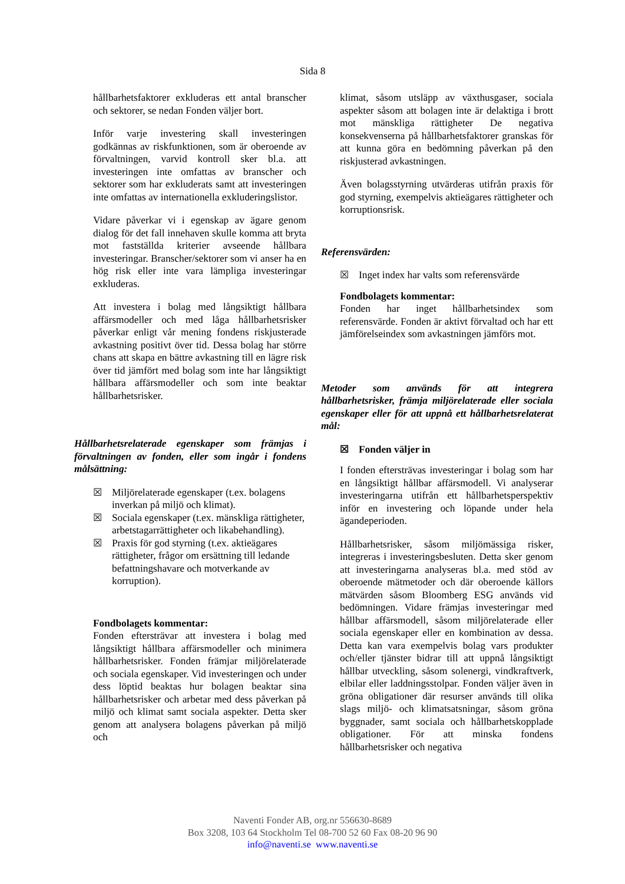Sida 8
hållbarhetsfaktorer exkluderas ett antal branscher och sektorer, se nedan Fonden väljer bort.
Inför varje investering skall investeringen godkännas av riskfunktionen, som är oberoende av förvaltningen, varvid kontroll sker bl.a. att investeringen inte omfattas av branscher och sektorer som har exkluderats samt att investeringen inte omfattas av internationella exkluderingslistor.
Vidare påverkar vi i egenskap av ägare genom dialog för det fall innehaven skulle komma att bryta mot fastställda kriterier avseende hållbara investeringar. Branscher/sektorer som vi anser ha en hög risk eller inte vara lämpliga investeringar exkluderas.
Att investera i bolag med långsiktigt hållbara affärsmodeller och med låga hållbarhetsrisker påverkar enligt vår mening fondens riskjusterade avkastning positivt över tid. Dessa bolag har större chans att skapa en bättre avkastning till en lägre risk över tid jämfört med bolag som inte har långsiktigt hållbara affärsmodeller och som inte beaktar hållbarhetsrisker.
Hållbarhetsrelaterade egenskaper som främjas i förvaltningen av fonden, eller som ingår i fondens målsättning:
☒ Miljörelaterade egenskaper (t.ex. bolagens inverkan på miljö och klimat).
☒ Sociala egenskaper (t.ex. mänskliga rättigheter, arbetstagarrättigheter och likabehandling).
☒ Praxis för god styrning (t.ex. aktieägares rättigheter, frågor om ersättning till ledande befattningshavare och motverkande av korruption).
Fondbolagets kommentar:
Fonden eftersträvar att investera i bolag med långsiktigt hållbara affärsmodeller och minimera hållbarhetsrisker. Fonden främjar miljörelaterade och sociala egenskaper. Vid investeringen och under dess löptid beaktas hur bolagen beaktar sina hållbarhetsrisker och arbetar med dess påverkan på miljö och klimat samt sociala aspekter. Detta sker genom att analysera bolagens påverkan på miljö och
klimat, såsom utsläpp av växthusgaser, sociala aspekter såsom att bolagen inte är delaktiga i brott mot mänskliga rättigheter De negativa konsekvenserna på hållbarhetsfaktorer granskas för att kunna göra en bedömning påverkan på den riskjusterad avkastningen.
Även bolagsstyrning utvärderas utifrån praxis för god styrning, exempelvis aktieägares rättigheter och korruptionsrisk.
Referensvärden:
☒ Inget index har valts som referensvärde
Fondbolagets kommentar:
Fonden har inget hållbarhetsindex som referensvärde. Fonden är aktivt förvaltad och har ett jämförelseindex som avkastningen jämförs mot.
Metoder som används för att integrera hållbarhetsrisker, främja miljörelaterade eller sociala egenskaper eller för att uppnå ett hållbarhetsrelaterat mål:
☒ Fonden väljer in
I fonden eftersträvas investeringar i bolag som har en långsiktigt hållbar affärsmodell. Vi analyserar investeringarna utifrån ett hållbarhetsperspektiv inför en investering och löpande under hela ägandeperioden.
Hållbarhetsrisker, såsom miljömässiga risker, integreras i investeringsbesluten. Detta sker genom att investeringarna analyseras bl.a. med stöd av oberoende mätmetoder och där oberoende källors mätvärden såsom Bloomberg ESG används vid bedömningen. Vidare främjas investeringar med hållbar affärsmodell, såsom miljörelaterade eller sociala egenskaper eller en kombination av dessa. Detta kan vara exempelvis bolag vars produkter och/eller tjänster bidrar till att uppnå långsiktigt hållbar utveckling, såsom solenergi, vindkraftverk, elbilar eller laddningsstolpar. Fonden väljer även in gröna obligationer där resurser används till olika slags miljö- och klimatsatsningar, såsom gröna byggnader, samt sociala och hållbarhetskopplade obligationer. För att minska fondens hållbarhetsrisker och negativa
Naventi Fonder AB, org.nr 556630-8689
Box 3208, 103 64 Stockholm Tel 08-700 52 60 Fax 08-20 96 90
info@naventi.se www.naventi.se